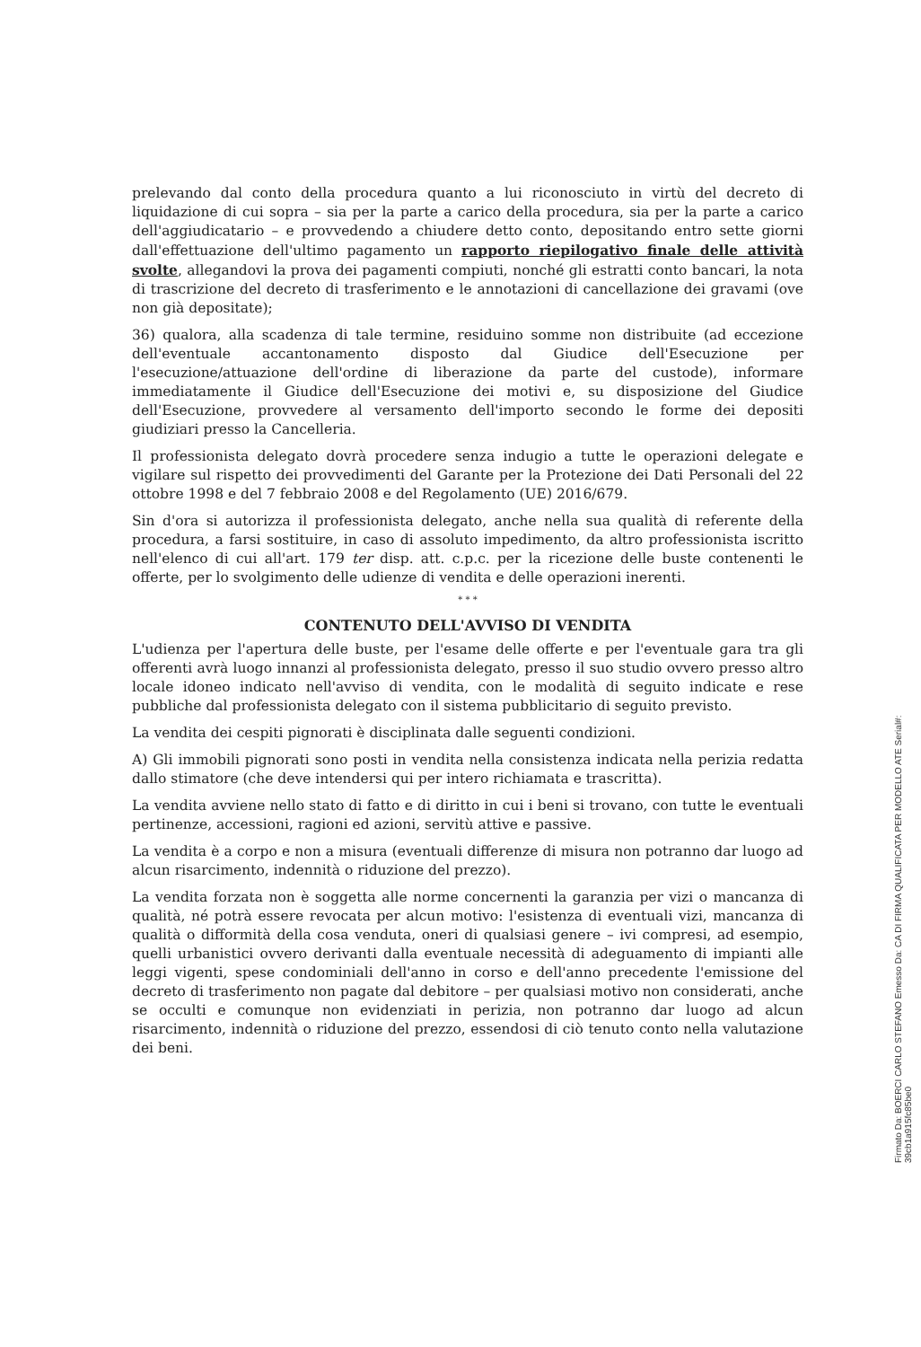prelevando dal conto della procedura quanto a lui riconosciuto in virtù del decreto di liquidazione di cui sopra – sia per la parte a carico della procedura, sia per la parte a carico dell'aggiudicatario – e provvedendo a chiudere detto conto, depositando entro sette giorni dall'effettuazione dell'ultimo pagamento un rapporto riepilogativo finale delle attività svolte, allegandovi la prova dei pagamenti compiuti, nonché gli estratti conto bancari, la nota di trascrizione del decreto di trasferimento e le annotazioni di cancellazione dei gravami (ove non già depositate);
36) qualora, alla scadenza di tale termine, residuino somme non distribuite (ad eccezione dell'eventuale accantonamento disposto dal Giudice dell'Esecuzione per l'esecuzione/attuazione dell'ordine di liberazione da parte del custode), informare immediatamente il Giudice dell'Esecuzione dei motivi e, su disposizione del Giudice dell'Esecuzione, provvedere al versamento dell'importo secondo le forme dei depositi giudiziari presso la Cancelleria.
Il professionista delegato dovrà procedere senza indugio a tutte le operazioni delegate e vigilare sul rispetto dei provvedimenti del Garante per la Protezione dei Dati Personali del 22 ottobre 1998 e del 7 febbraio 2008 e del Regolamento (UE) 2016/679.
Sin d'ora si autorizza il professionista delegato, anche nella sua qualità di referente della procedura, a farsi sostituire, in caso di assoluto impedimento, da altro professionista iscritto nell'elenco di cui all'art. 179 ter disp. att. c.p.c. per la ricezione delle buste contenenti le offerte, per lo svolgimento delle udienze di vendita e delle operazioni inerenti.
* * *
CONTENUTO DELL'AVVISO DI VENDITA
L'udienza per l'apertura delle buste, per l'esame delle offerte e per l'eventuale gara tra gli offerenti avrà luogo innanzi al professionista delegato, presso il suo studio ovvero presso altro locale idoneo indicato nell'avviso di vendita, con le modalità di seguito indicate e rese pubbliche dal professionista delegato con il sistema pubblicitario di seguito previsto.
La vendita dei cespiti pignorati è disciplinata dalle seguenti condizioni.
A) Gli immobili pignorati sono posti in vendita nella consistenza indicata nella perizia redatta dallo stimatore (che deve intendersi qui per intero richiamata e trascritta).
La vendita avviene nello stato di fatto e di diritto in cui i beni si trovano, con tutte le eventuali pertinenze, accessioni, ragioni ed azioni, servitù attive e passive.
La vendita è a corpo e non a misura (eventuali differenze di misura non potranno dar luogo ad alcun risarcimento, indennità o riduzione del prezzo).
La vendita forzata non è soggetta alle norme concernenti la garanzia per vizi o mancanza di qualità, né potrà essere revocata per alcun motivo: l'esistenza di eventuali vizi, mancanza di qualità o difformità della cosa venduta, oneri di qualsiasi genere – ivi compresi, ad esempio, quelli urbanistici ovvero derivanti dalla eventuale necessità di adeguamento di impianti alle leggi vigenti, spese condominiali dell'anno in corso e dell'anno precedente l'emissione del decreto di trasferimento non pagate dal debitore – per qualsiasi motivo non considerati, anche se occulti e comunque non evidenziati in perizia, non potranno dar luogo ad alcun risarcimento, indennità o riduzione del prezzo, essendosi di ciò tenuto conto nella valutazione dei beni.
Firmato Da: BOERCI CARLO STEFANO Emesso Da: CA DI FIRMA QUALIFICATA PER MODELLO ATE Serial#: 39cb1a915fc85be0